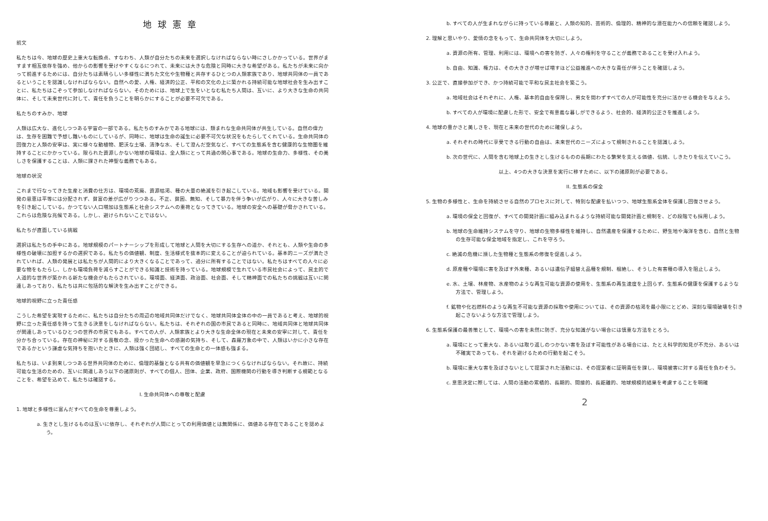地球憲章
前文
私たちは今、地球の歴史上重大な転換点、すなわち、人類が自分たちの未来を選択しなければならない時にさしかかっている。世界がますます相互依存を強め、他からの影響を受けやすくなるにつれて、未来には大きな危険と同時に大きな希望がある。私たちが未来に向かって前進するためには、自分たちは素晴らしい多様性に満ちた文化や生物種と共存するひとつの人類家族であり、地球共同体の一員であるということを認識しなければならない。自然への愛、人権、経済的公正、平和の文化の上に築かれる持続可能な地球社会を生み出すことに、私たちはこぞって参加しなければならない。そのためには、地球上で生をいとなむ私たち人間は、互いに、より大きな生命の共同体に、そして未来世代に対して、責任を負うことを明らかにすることが必要不可欠である。
私たちのすみか、地球
人類は広大な、進化しつつある宇宙の一部である。私たちのすみかである地球には、類まれな生命共同体が共生している。自然の偉力は、生存を困難で予想し難いものにしているが、同時に、地球は生命の誕生に必要不可欠な状況をもたらしてくれている。生命共同体の回復力と人類の安寧は、実に様々な動植物、肥沃な土壌、清浄な水、そして澄んだ空気など、すべての生態系を含む健康的な生物圏を維持することにかかっている。限られた資源しかない地球の環境は、全人類にとって共通の関心事である。地球の生命力、多様性、その美しさを保護することは、人類に課された神聖な義務でもある。
地球の状況
これまで行なってきた生産と消費の仕方は、環境の荒廃、資源枯渇、種の大量の絶滅を引き起こしている。地域も影響を受けている。開発の恩恵は平等には分配されず、貧富の差が広がりつつある。不正、貧困、無知、そして暴力を伴う争いが広がり、人々に大きな苦しみを引き起こしている。かつてない人口増加は生態系と社会システムへの重荷となってきている。地球の安全への基礎が脅かされている。これらは危険な兆候である。しかし、避けられないことではない。
私たちが直面している挑戦
選択は私たちの手中にある。地球規模のパートナーシップを形成して地球と人間を大切にする生存への道か、それとも、人類や生命の多様性の破壊に加担するかの選択である。私たちの価値観、制度、生活様式を抜本的に変えることが迫られている。基本的ニーズが満たされていれば、人類の発展とは私たちが人間的により大きくなることであって、過分に所有することではない。私たちはすべての人々に必要な物をもたらし、しかも環境負荷を減らすことができる知識と技術を持っている。地球規模で生れている市民社会によって、民主的で人道的な世界が築かれる新たな機会がもたらされている。環境面、経済面、政治面、社会面、そして精神面での私たちの挑戦は互いに関連しあっており、私たちは共に包括的な解決を生み出すことができる。
地球的視野に立った責任感
こうした希望を実現するために、私たちは自分たちの周辺の地域共同体だけでなく、地球共同体全体の中の一員であると考え、地球的視野に立った責任感を持って生きる決意をしなければならない。私たちは、それぞれの国の市民であると同時に、地域共同体と地球共同体が関連しあっているひとつの世界の市民でもある。すべての人が、人類家族とより大きな生命全体の現在と未来の安寧に対して、責任を分かち合っている。存在の神秘に対する畏敬の念、授かった生命への感謝の気持ち、そして、森羅万象の中で、人類はいかに小さな存在であるかという謙虚な気持ちを抱いたときに、人類は強く団結し、すべての生命との一体感も強まる。
私たちは、いま到来しつつある世界共同体のために、倫理的基盤となる共有の価値観を早急につくらなければならない。それ故に、持続可能な生活のための、互いに関連しあう以下の諸原則が、すべての個人、団体、企業、政府、国際機関の行動を導き判断する規範となることを、希望を込めて、私たちは確認する。
I. 生命共同体への尊敬と配慮
1. 地球と多様性に富んだすべての生命を尊重しよう。
a. 生きとし生けるものは互いに依存し、それぞれが人間にとっての利用価値とは無関係に、価値ある存在であることを認めよう。
b. すべての人が生まれながらに持っている尊厳と、人類の知的、芸術的、倫理的、精神的な潜在能力への信頼を確認しよう。
2. 理解と思いやり、愛情の念をもって、生命共同体を大切にしよう。
a. 資源の所有、管理、利用には、環境への害を防ぎ、人々の権利を守ることが義務であることを受け入れよう。
b. 自由、知識、権力は、その大きさが増せば増すほど公益推進への大きな責任が伴うことを確認しよう。
3. 公正で、直接参加ができ、かつ持続可能で平和な民主社会を築こう。
a. 地域社会はそれぞれに、人権、基本的自由を保障し、男女を問わずすべての人が可能性を充分に活かせる機会を与えよう。
b. すべての人が環境に配慮した形で、安全で有意義な暮しができるよう、社会的、経済的公正さを推進しよう。
4. 地球の豊かさと美しさを、現在と未来の世代のために確保しよう。
a. それぞれの時代に享受できる行動の自由は、未来世代のニーズによって規制されることを認識しよう。
b. 次の世代に、人間を含む地球上の生きとし生けるものの長期にわたる繁栄を支える価値、伝統、しきたりを伝えていこう。
以上、4つの大きな決意を実行に移すために、以下の諸原則が必要である。
II. 生態系の保全
5. 生物の多様性と、生命を持続させる自然のプロセスに対して、特別な配慮を払いつつ、地球生態系全体を保護し回復させよう。
a. 環境の保全と回復が、すべての開発計画に組み込まれるような持続可能な開発計画と規制を、どの段階でも採用しよう。
b. 地球の生命維持システムを守り、地球の生物多様性を維持し、自然遺産を保護するために、野生地や海洋を含む、自然と生物の生存可能な保全地域を指定し、これを守ろう。
c. 絶滅の危機に瀕した生物種と生態系の修復を促進しよう。
d. 原産種や環境に害を及ぼす外来種、あるいは遺伝子組替え品種を規制、根絶し、そうした有害種の導入を阻止しよう。
e. 水、土壌、林産物、水産物のような再生可能な資源の使用を、生態系の再生速度を上回らず、生態系の健康を保護するような方法で、管理しよう。
f. 鉱物や化石燃料のような再生不可能な資源の採取や使用については、その資源の枯渇を最小限にとどめ、深刻な環境破壊を引き起こさないような方法で管理しよう。
6. 生態系保護の最善策として、環境への害を未然に防ぎ、充分な知識がない場合には慎重な方法をとろう。
a. 環境にとって重大な、あるいは取り返しのつかない害を及ぼす可能性がある場合には、たとえ科学的知見が不充分、あるいは不確実であっても、それを避けるための行動を起こそう。
b. 環境に重大な害を及ぼさないとして提案された活動には、その提案者に証明責任を課し、環境被害に対する責任を負わそう。
c. 意思決定に際しては、人間の活動の累積的、長期的、間接的、長距離的、地球規模的結果を考慮することを明確
2